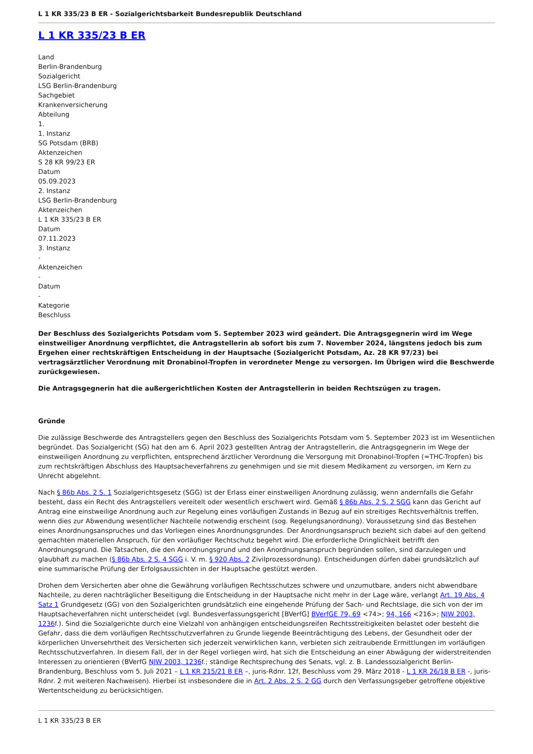L 1 KR 335/23 B ER - Sozialgerichtsbarkeit Bundesrepublik Deutschland
L 1 KR 335/23 B ER
Land
Berlin-Brandenburg
Sozialgericht
LSG Berlin-Brandenburg
Sachgebiet
Krankenversicherung
Abteilung
1.
1. Instanz
SG Potsdam (BRB)
Aktenzeichen
S 28 KR 99/23 ER
Datum
05.09.2023
2. Instanz
LSG Berlin-Brandenburg
Aktenzeichen
L 1 KR 335/23 B ER
Datum
07.11.2023
3. Instanz
-
Aktenzeichen
-
Datum
-
Kategorie
Beschluss
Der Beschluss des Sozialgerichts Potsdam vom 5. September 2023 wird geändert. Die Antragsgegnerin wird im Wege einstweiliger Anordnung verpflichtet, die Antragstellerin ab sofort bis zum 7. November 2024, längstens jedoch bis zum Ergehen einer rechtskräftigen Entscheidung in der Hauptsache (Sozialgericht Potsdam, Az. 28 KR 97/23) bei vertragsärztlicher Verordnung mit Dronabinol-Tropfen in verordneter Menge zu versorgen. Im Übrigen wird die Beschwerde zurückgewiesen.
Die Antragsgegnerin hat die außergerichtlichen Kosten der Antragstellerin in beiden Rechtszügen zu tragen.
Gründe
Die zulässige Beschwerde des Antragstellers gegen den Beschluss des Sozialgerichts Potsdam vom 5. September 2023 ist im Wesentlichen begründet. Das Sozialgericht (SG) hat den am 6. April 2023 gestellten Antrag der Antragstellerin, die Antragsgegnerin im Wege der einstweiligen Anordnung zu verpflichten, entsprechend ärztlicher Verordnung die Versorgung mit Dronabinol-Tropfen (=THC-Tropfen) bis zum rechtskräftigen Abschluss des Hauptsacheverfahrens zu genehmigen und sie mit diesem Medikament zu versorgen, im Kern zu Unrecht abgelehnt.
Nach § 86b Abs. 2 S. 1 Sozialgerichtsgesetz (SGG) ist der Erlass einer einstweiligen Anordnung zulässig, wenn andernfalls die Gefahr besteht, dass ein Recht des Antragstellers vereitelt oder wesentlich erschwert wird. Gemäß § 86b Abs. 2 S. 2 SGG kann das Gericht auf Antrag eine einstweilige Anordnung auch zur Regelung eines vorläufigen Zustands in Bezug auf ein streitiges Rechtsverhältnis treffen, wenn dies zur Abwendung wesentlicher Nachteile notwendig erscheint (sog. Regelungsanordnung). Voraussetzung sind das Bestehen eines Anordnungsanspruches und das Vorliegen eines Anordnungsgrundes. Der Anordnungsanspruch bezieht sich dabei auf den geltend gemachten materiellen Anspruch, für den vorläufiger Rechtschutz begehrt wird. Die erforderliche Dringlichkeit betrifft den Anordnungsgrund. Die Tatsachen, die den Anordnungsgrund und den Anordnungsanspruch begründen sollen, sind darzulegen und glaubhaft zu machen (§ 86b Abs. 2 S. 4 SGG i. V. m. § 920 Abs. 2 Zivilprozessordnung). Entscheidungen dürfen dabei grundsätzlich auf eine summarische Prüfung der Erfolgsaussichten in der Hauptsache gestützt werden.
Drohen dem Versicherten aber ohne die Gewährung vorläufigen Rechtsschutzes schwere und unzumutbare, anders nicht abwendbare Nachteile, zu deren nachträglicher Beseitigung die Entscheidung in der Hauptsache nicht mehr in der Lage wäre, verlangt Art. 19 Abs. 4 Satz 1 Grundgesetz (GG) von den Sozialgerichten grundsätzlich eine eingehende Prüfung der Sach- und Rechtslage, die sich von der im Hauptsacheverfahren nicht unterscheidet (vgl. Bundesverfassungsgericht [BVerfG] BVerfGE 79, 69 <74>; 94, 166 <216>; NJW 2003, 1236f.). Sind die Sozialgerichte durch eine Vielzahl von anhängigen entscheidungsreifen Rechtsstreitigkeiten belastet oder besteht die Gefahr, dass die dem vorläufigen Rechtsschutzverfahren zu Grunde liegende Beeinträchtigung des Lebens, der Gesundheit oder der körperlichen Unversehrtheit des Versicherten sich jederzeit verwirklichen kann, verbieten sich zeitraubende Ermittlungen im vorläufigen Rechtsschutzverfahren. In diesem Fall, der in der Regel vorliegen wird, hat sich die Entscheidung an einer Abwägung der widerstreitenden Interessen zu orientieren (BVerfG NJW 2003, 1236f.; ständige Rechtsprechung des Senats, vgl. z. B. Landessozialgericht Berlin-Brandenburg, Beschluss vom 5. Juli 2021 – L 1 KR 215/21 B ER –, juris-Rdnr. 12f, Beschluss vom 29. März 2018 - L 1 KR 26/18 B ER -, juris-Rdnr. 2 mit weiteren Nachweisen). Hierbei ist insbesondere die in Art. 2 Abs. 2 S. 2 GG durch den Verfassungsgeber getroffene objektive Wertentscheidung zu berücksichtigen.
L 1 KR 335/23 B ER